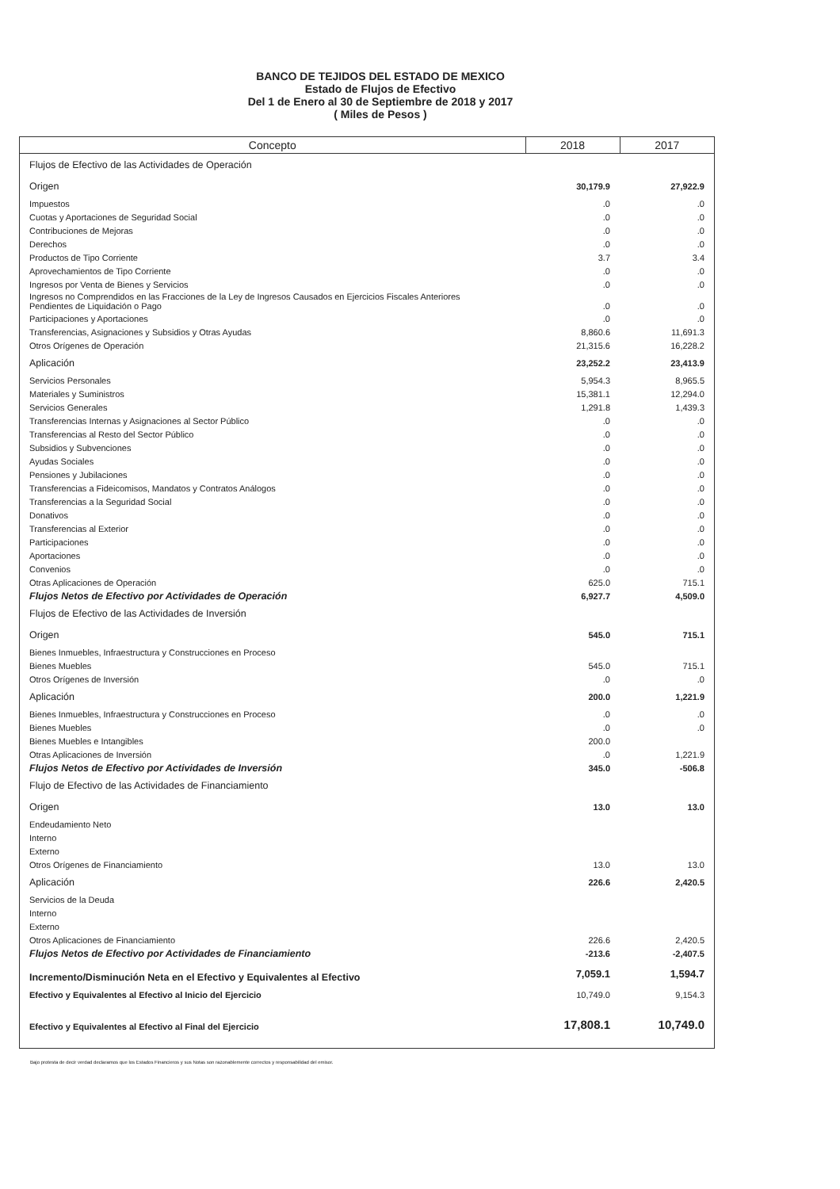BANCO DE TEJIDOS DEL ESTADO DE MEXICO
Estado de Flujos de Efectivo
Del 1 de Enero al 30 de Septiembre de 2018 y 2017
( Miles de Pesos )
| Concepto | 2018 | 2017 |
| --- | --- | --- |
| Flujos de Efectivo de las Actividades de Operación | | |
| Origen | 30,179.9 | 27,922.9 |
| Impuestos | .0 | .0 |
| Cuotas y Aportaciones de Seguridad Social | .0 | .0 |
| Contribuciones de Mejoras | .0 | .0 |
| Derechos | .0 | .0 |
| Productos de Tipo Corriente | 3.7 | 3.4 |
| Aprovechamientos de Tipo Corriente | .0 | .0 |
| Ingresos por Venta de Bienes y Servicios | .0 | .0 |
| Ingresos no Comprendidos en las Fracciones de la Ley de Ingresos Causados en Ejercicios Fiscales Anteriores Pendientes de Liquidación o Pago | .0 | .0 |
| Participaciones y Aportaciones | .0 | .0 |
| Transferencias, Asignaciones y Subsidios y Otras Ayudas | 8,860.6 | 11,691.3 |
| Otros Orígenes de Operación | 21,315.6 | 16,228.2 |
| Aplicación | 23,252.2 | 23,413.9 |
| Servicios Personales | 5,954.3 | 8,965.5 |
| Materiales y Suministros | 15,381.1 | 12,294.0 |
| Servicios Generales | 1,291.8 | 1,439.3 |
| Transferencias Internas y Asignaciones al Sector Público | .0 | .0 |
| Transferencias al Resto del Sector Público | .0 | .0 |
| Subsidios y Subvenciones | .0 | .0 |
| Ayudas Sociales | .0 | .0 |
| Pensiones y Jubilaciones | .0 | .0 |
| Transferencias a Fideicomisos, Mandatos y Contratos Análogos | .0 | .0 |
| Transferencias a la Seguridad Social | .0 | .0 |
| Donativos | .0 | .0 |
| Transferencias al Exterior | .0 | .0 |
| Participaciones | .0 | .0 |
| Aportaciones | .0 | .0 |
| Convenios | .0 | .0 |
| Otras Aplicaciones de Operación | 625.0 | 715.1 |
| Flujos Netos de Efectivo por Actividades de Operación | 6,927.7 | 4,509.0 |
| Flujos de Efectivo de las Actividades de Inversión | | |
| Origen | 545.0 | 715.1 |
| Bienes Inmuebles, Infraestructura y Construcciones en Proceso | | |
| Bienes Muebles | 545.0 | 715.1 |
| Otros Orígenes de Inversión | .0 | .0 |
| Aplicación | 200.0 | 1,221.9 |
| Bienes Inmuebles, Infraestructura y Construcciones en Proceso | .0 | .0 |
| Bienes Muebles | .0 | .0 |
| Bienes Muebles e Intangibles | 200.0 | |
| Otras Aplicaciones de Inversión | .0 | 1,221.9 |
| Flujos Netos de Efectivo por Actividades de Inversión | 345.0 | -506.8 |
| Flujo de Efectivo de las Actividades de Financiamiento | | |
| Origen | 13.0 | 13.0 |
| Endeudamiento Neto | | |
| Interno | | |
| Externo | | |
| Otros Orígenes de Financiamiento | 13.0 | 13.0 |
| Aplicación | 226.6 | 2,420.5 |
| Servicios de la Deuda | | |
| Interno | | |
| Externo | | |
| Otros Aplicaciones de Financiamiento | 226.6 | 2,420.5 |
| Flujos Netos de Efectivo por Actividades de Financiamiento | -213.6 | -2,407.5 |
| Incremento/Disminución Neta en el Efectivo y Equivalentes al Efectivo | 7,059.1 | 1,594.7 |
| Efectivo y Equivalentes al Efectivo al Inicio del Ejercicio | 10,749.0 | 9,154.3 |
| Efectivo y Equivalentes al Efectivo al Final del Ejercicio | 17,808.1 | 10,749.0 |
Bajo protesta de decir verdad declaramos que los Estados Financieros y sus Notas son razonablemente correctos y responsabilidad del emisor.